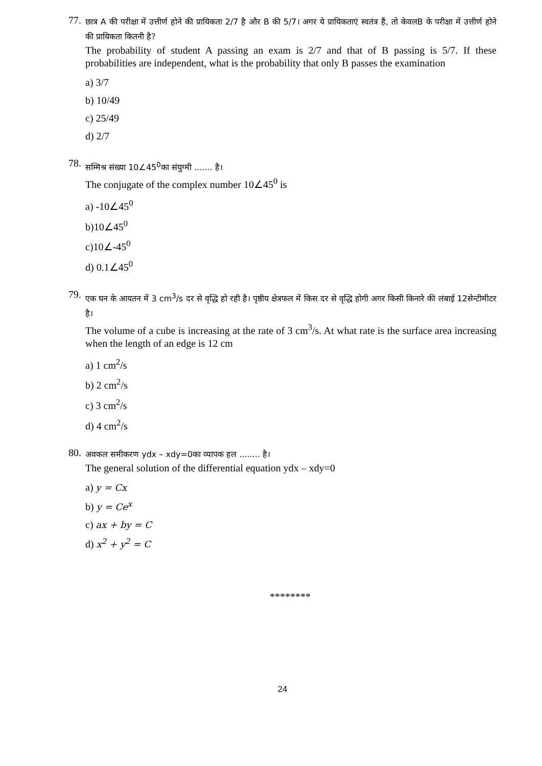77.
छात्र A की परीक्षा में उत्तीर्ण होने की प्रायिकता 2/7 है और B की 5/7। अगर ये प्रायिकताएं स्वतंत्र हैं, तो केवलB के परीक्षा में उत्तीर्ण होने की प्रायिकता कितनी है?
The probability of student A passing an exam is 2/7 and that of B passing is 5/7. If these probabilities are independent, what is the probability that only B passes the examination
a) 3/7
b) 10/49
c) 25/49
d) 2/7
78.
सम्मिश्र संख्या 10∠45<sup>0</sup>का संयुग्मी ....... है।
The conjugate of the complex number 10∠45<sup>0</sup> is
a) -10∠45<sup>0</sup>
b)10∠45<sup>0</sup>
c)10∠-45<sup>0</sup>
d) 0.1∠45<sup>0</sup>
79.
एक घन के आयतन में 3 cm<sup>3</sup>/s दर से वृद्धि हो रही है। पृष्ठीय क्षेत्रफल में किस दर से वृद्धि होगी अगर किसी किनारे की लंबाई 12सेन्टीमीटर है।
The volume of a cube is increasing at the rate of 3 cm<sup>3</sup>/s. At what rate is the surface area increasing when the length of an edge is 12 cm
a) 1 cm<sup>2</sup>/s
b) 2 cm<sup>2</sup>/s
c) 3 cm<sup>2</sup>/s
d) 4 cm<sup>2</sup>/s
80.
अवकल समीकरण ydx – xdy=0का व्यापक हल ........ है।
The general solution of the differential equation ydx – xdy=0
a) y = Cx
b) y = Ce<sup>x</sup>
c) ax + by = C
d) x<sup>2</sup> + y<sup>2</sup> = C
********
24